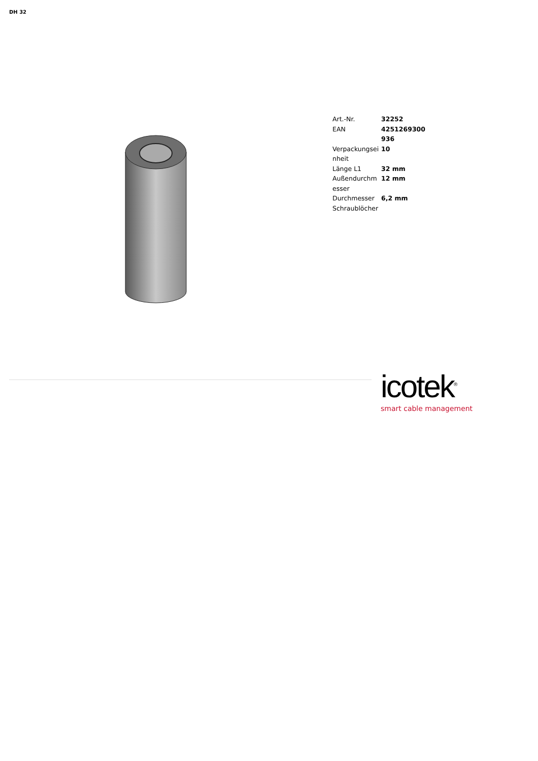DH 32
| Art.-Nr. | 32252 |
| EAN | 4251269300936 |
| Verpackungseinheit | 10 |
| Länge L1 | 32 mm |
| Außendurchmesser | 12 mm |
| Durchmesser Schraublöcher | 6,2 mm |
icotek<sup>®</sup>
smart cable management